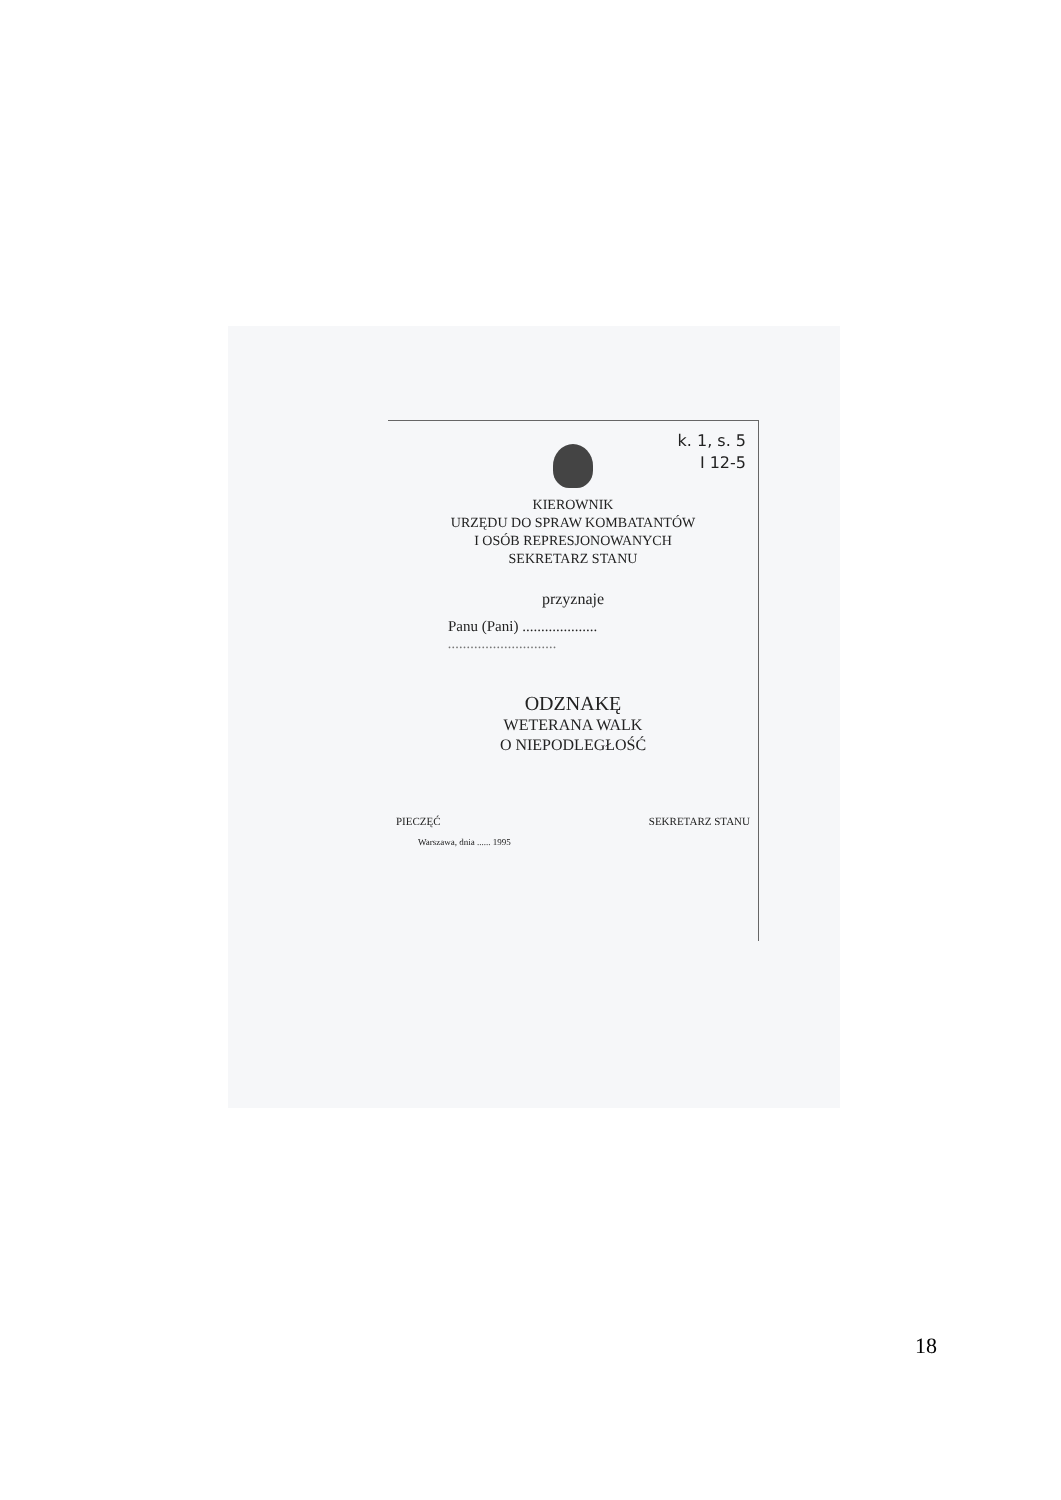k. 1, s. 5
I 12-5
KIEROWNIK
URZĘDU DO SPRAW KOMBATANTÓW
I OSÓB REPRESJONOWANYCH
SEKRETARZ STANU
przyznaje
Panu (Pani) ....................
.............................
ODZNAKĘ
WETERANA WALK
O NIEPODLEGŁOŚĆ
PIECZĘĆ SEKRETARZ STANU
Warszawa, dnia ...... 1995
18